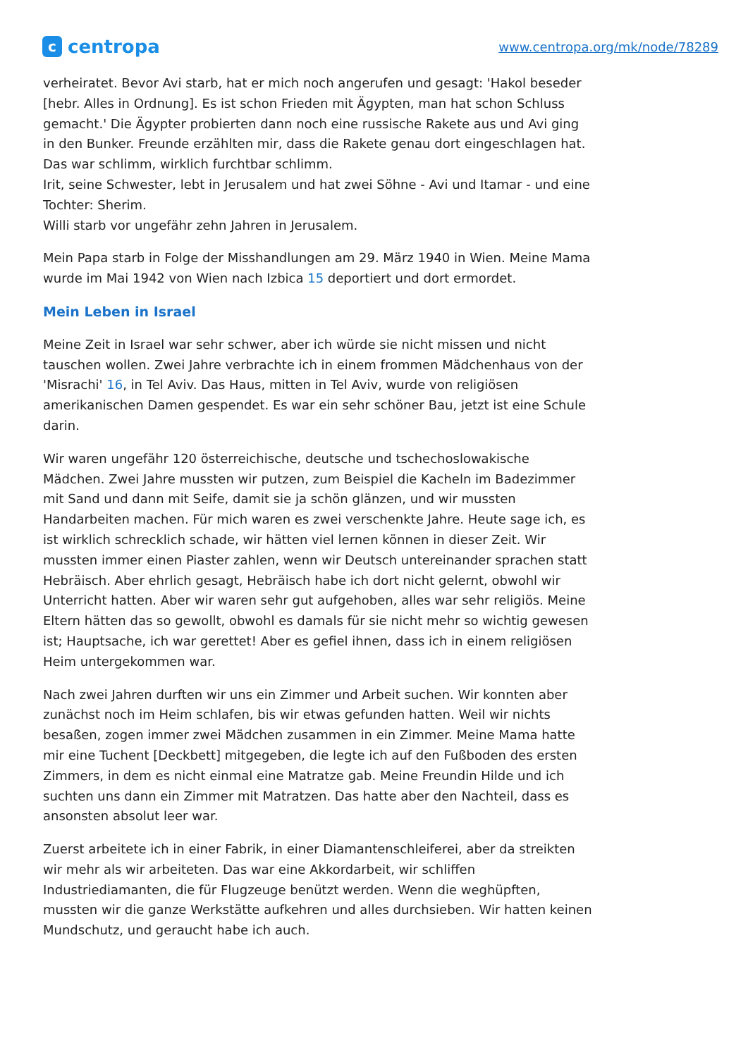ccentropa
www.centropa.org/mk/node/78289
verheiratet. Bevor Avi starb, hat er mich noch angerufen und gesagt: 'Hakol beseder [hebr. Alles in Ordnung]. Es ist schon Frieden mit Ägypten, man hat schon Schluss gemacht.' Die Ägypter probierten dann noch eine russische Rakete aus und Avi ging in den Bunker. Freunde erzählten mir, dass die Rakete genau dort eingeschlagen hat. Das war schlimm, wirklich furchtbar schlimm.
Irit, seine Schwester, lebt in Jerusalem und hat zwei Söhne - Avi und Itamar - und eine Tochter: Sherim.
Willi starb vor ungefähr zehn Jahren in Jerusalem.
Mein Papa starb in Folge der Misshandlungen am 29. März 1940 in Wien. Meine Mama wurde im Mai 1942 von Wien nach Izbica 15 deportiert und dort ermordet.
Mein Leben in Israel
Meine Zeit in Israel war sehr schwer, aber ich würde sie nicht missen und nicht tauschen wollen. Zwei Jahre verbrachte ich in einem frommen Mädchenhaus von der 'Misrachi' 16, in Tel Aviv. Das Haus, mitten in Tel Aviv, wurde von religiösen amerikanischen Damen gespendet. Es war ein sehr schöner Bau, jetzt ist eine Schule darin.
Wir waren ungefähr 120 österreichische, deutsche und tschechoslowakische Mädchen. Zwei Jahre mussten wir putzen, zum Beispiel die Kacheln im Badezimmer mit Sand und dann mit Seife, damit sie ja schön glänzen, und wir mussten Handarbeiten machen. Für mich waren es zwei verschenkte Jahre. Heute sage ich, es ist wirklich schrecklich schade, wir hätten viel lernen können in dieser Zeit. Wir mussten immer einen Piaster zahlen, wenn wir Deutsch untereinander sprachen statt Hebräisch. Aber ehrlich gesagt, Hebräisch habe ich dort nicht gelernt, obwohl wir Unterricht hatten. Aber wir waren sehr gut aufgehoben, alles war sehr religiös. Meine Eltern hätten das so gewollt, obwohl es damals für sie nicht mehr so wichtig gewesen ist; Hauptsache, ich war gerettet! Aber es gefiel ihnen, dass ich in einem religiösen Heim untergekommen war.
Nach zwei Jahren durften wir uns ein Zimmer und Arbeit suchen. Wir konnten aber zunächst noch im Heim schlafen, bis wir etwas gefunden hatten. Weil wir nichts besaßen, zogen immer zwei Mädchen zusammen in ein Zimmer. Meine Mama hatte mir eine Tuchent [Deckbett] mitgegeben, die legte ich auf den Fußboden des ersten Zimmers, in dem es nicht einmal eine Matratze gab. Meine Freundin Hilde und ich suchten uns dann ein Zimmer mit Matratzen. Das hatte aber den Nachteil, dass es ansonsten absolut leer war.
Zuerst arbeitete ich in einer Fabrik, in einer Diamantenschleiferei, aber da streikten wir mehr als wir arbeiteten. Das war eine Akkordarbeit, wir schliffen Industriediamanten, die für Flugzeuge benützt werden. Wenn die weghüpften, mussten wir die ganze Werkstätte aufkehren und alles durchsieben. Wir hatten keinen Mundschutz, und geraucht habe ich auch.